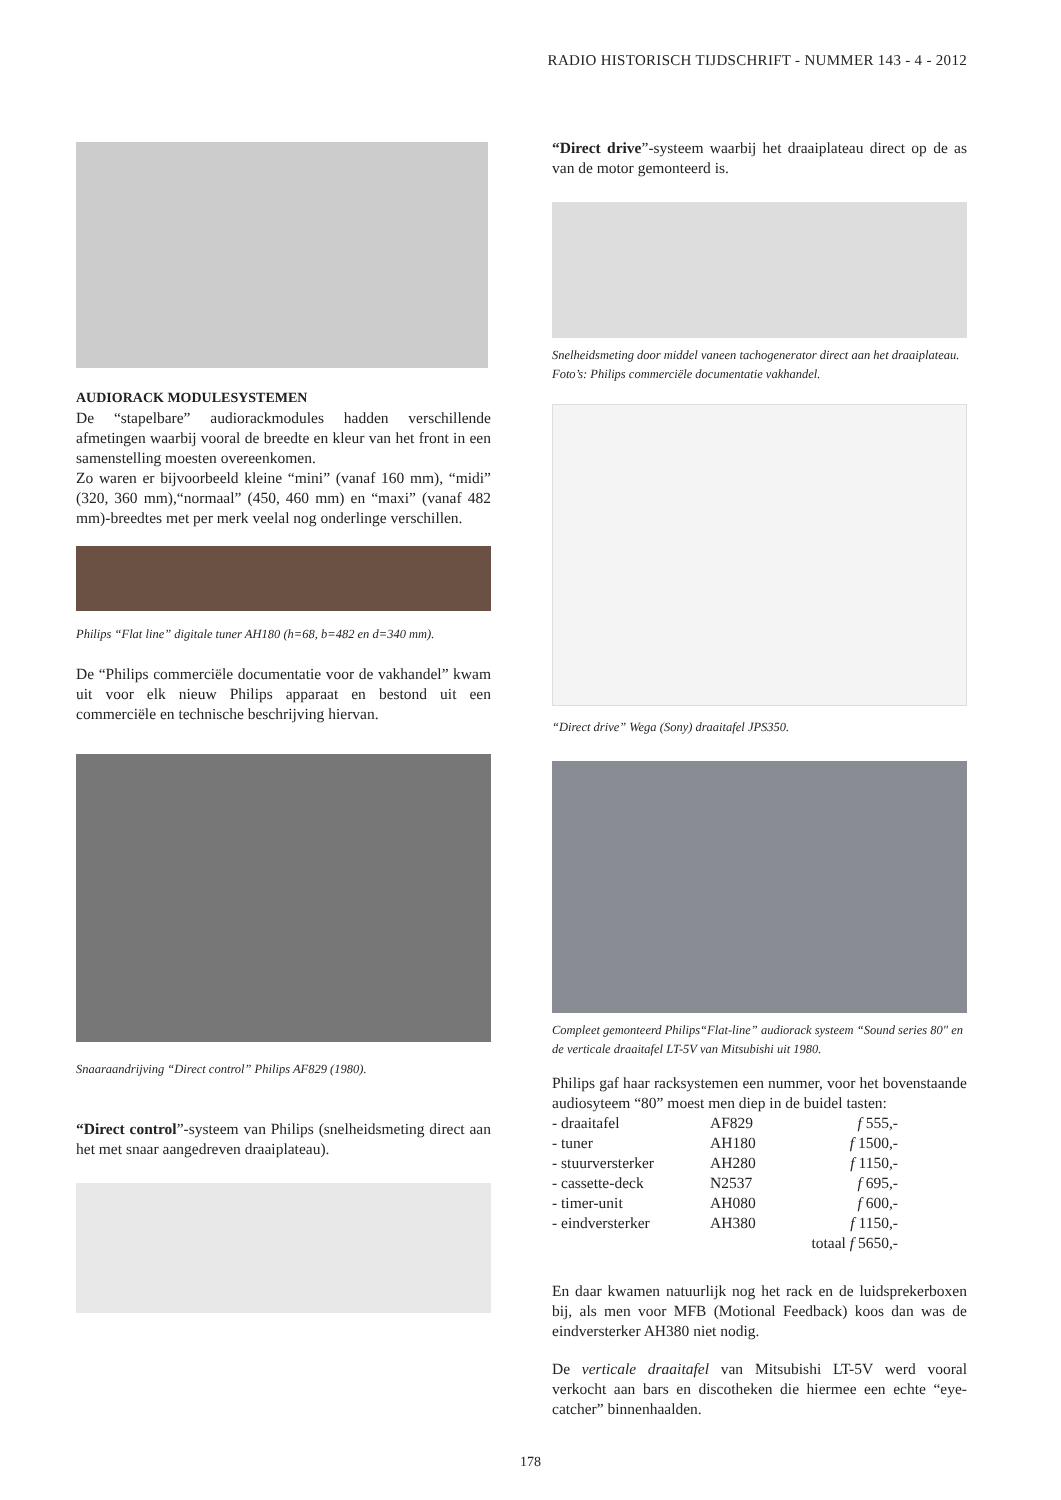RADIO HISTORISCH TIJDSCHRIFT - NUMMER 143 - 4 - 2012
AUDIORACK MODULESYSTEMEN
De “stapelbare” audiorackmodules hadden verschillende afmetingen waarbij vooral de breedte en kleur van het front in een samenstelling moesten overeenkomen.
Zo waren er bijvoorbeeld kleine “mini” (vanaf 160 mm), “midi” (320, 360 mm),“normaal” (450, 460 mm) en “maxi” (vanaf 482 mm)-breedtes met per merk veelal nog onderlinge verschillen.
Philips “Flat line” digitale tuner AH180 (h=68, b=482 en d=340 mm).
De “Philips commerciële documentatie voor de vakhandel” kwam uit voor elk nieuw Philips apparaat en bestond uit een commerciële en technische beschrijving hiervan.
Snaaraandrijving “Direct control” Philips AF829 (1980).
“Direct control”-systeem van Philips (snelheidsmeting direct aan het met snaar aangedreven draaiplateau).
“Direct drive”-systeem waarbij het draaiplateau direct op de as van de motor gemonteerd is.
Snelheidsmeting door middel vaneen tachogenerator direct aan het draaiplateau. Foto’s: Philips commerciële documentatie vakhandel.
“Direct drive” Wega (Sony) draaitafel JPS350.
Compleet gemonteerd Philips“Flat-line” audiorack systeem “Sound series 80" en de verticale draaitafel LT-5V van Mitsubishi uit 1980.
Philips gaf haar racksystemen een nummer, voor het bovenstaande audiosyteem “80” moest men diep in de buidel tasten:
| - draaitafel | AF829 | f 555,- |
| - tuner | AH180 | f 1500,- |
| - stuurversterker | AH280 | f 1150,- |
| - cassette-deck | N2537 | f 695,- |
| - timer-unit | AH080 | f 600,- |
| - eindversterker | AH380 | f 1150,- |
| | | totaal f 5650,- |
En daar kwamen natuurlijk nog het rack en de luidsprekerboxen bij, als men voor MFB (Motional Feedback) koos dan was de eindversterker AH380 niet nodig.
De verticale draaitafel van Mitsubishi LT-5V werd vooral verkocht aan bars en discotheken die hiermee een echte “eye-catcher” binnenhaalden.
178